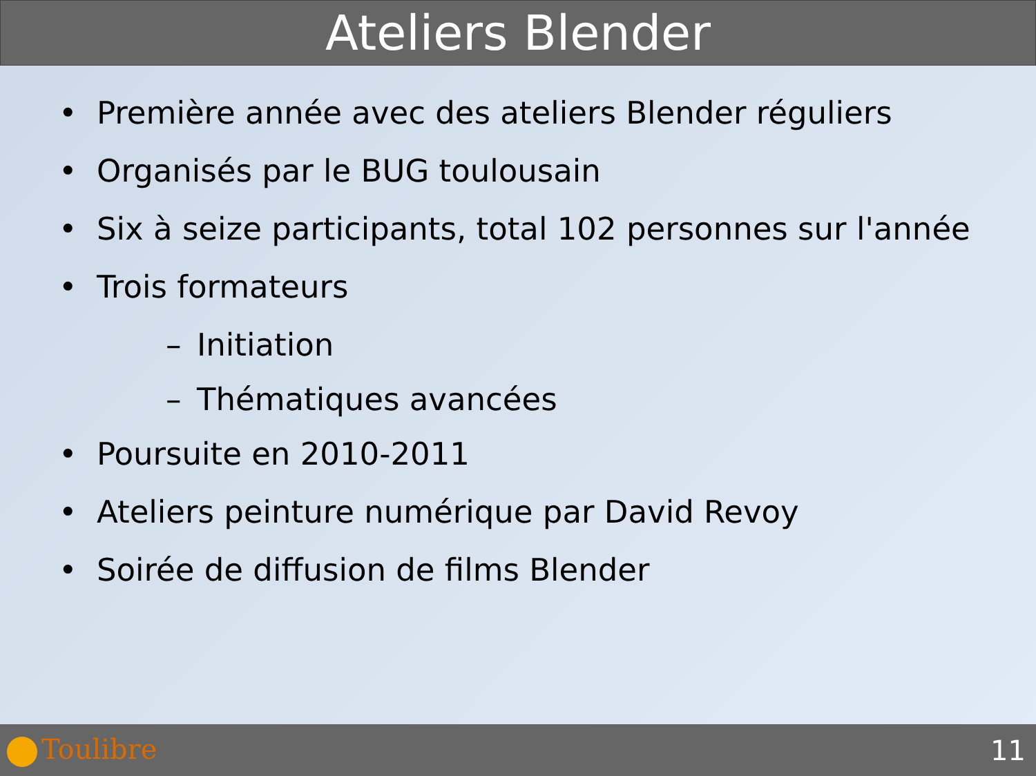Ateliers Blender
• Première année avec des ateliers Blender réguliers
• Organisés par le BUG toulousain
• Six à seize participants, total 102 personnes sur l'année
• Trois formateurs
– Initiation
– Thématiques avancées
• Poursuite en 2010-2011
• Ateliers peinture numérique par David Revoy
• Soirée de diffusion de films Blender
Toulibre 11